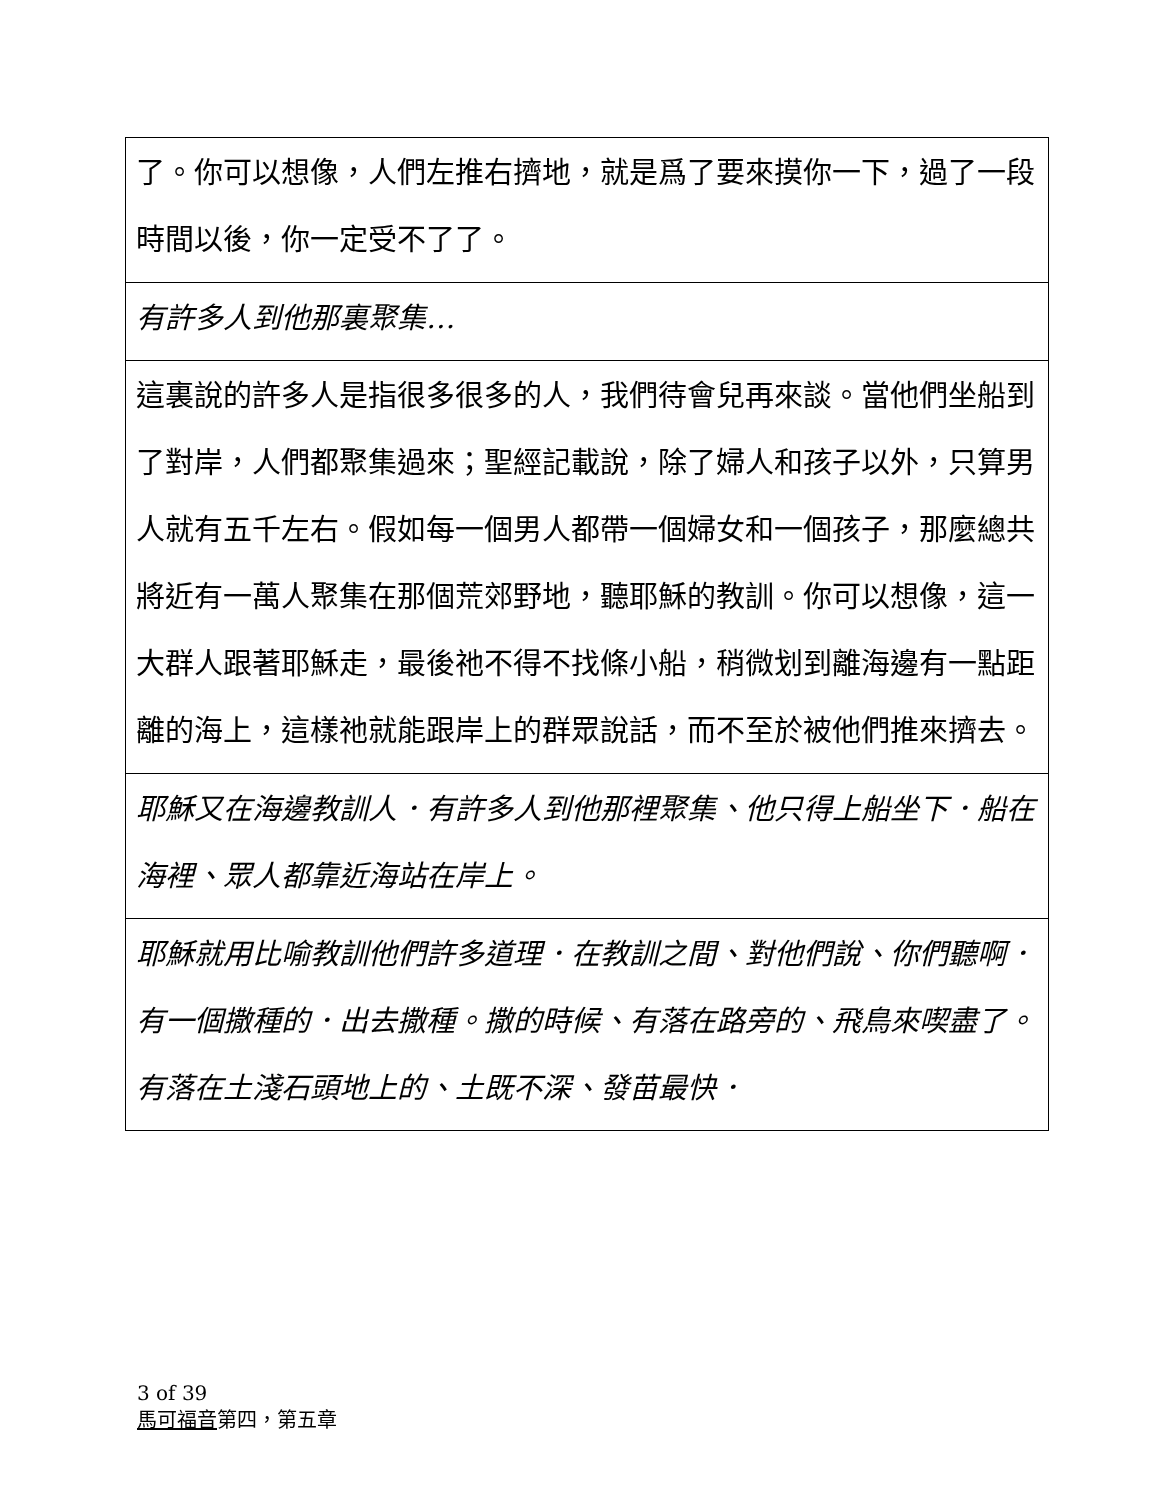了。你可以想像，人們左推右擠地，就是爲了要來摸你一下，過了一段時間以後，你一定受不了了。
有許多人到他那裏聚集…
這裏說的許多人是指很多很多的人，我們待會兒再來談。當他們坐船到了對岸，人們都聚集過來；聖經記載說，除了婦人和孩子以外，只算男人就有五千左右。假如每一個男人都帶一個婦女和一個孩子，那麼總共將近有一萬人聚集在那個荒郊野地，聽耶穌的教訓。你可以想像，這一大群人跟著耶穌走，最後祂不得不找條小船，稍微划到離海邊有一點距離的海上，這樣祂就能跟岸上的群眾說話，而不至於被他們推來擠去。
耶穌又在海邊教訓人．有許多人到他那裡聚集、他只得上船坐下．船在海裡、眾人都靠近海站在岸上。
耶穌就用比喻教訓他們許多道理．在教訓之間、對他們說、你們聽啊．有一個撒種的．出去撒種。撒的時候、有落在路旁的、飛鳥來喫盡了。有落在土淺石頭地上的、土既不深、發苗最快．
3 of 39
馬可福音第四，第五章